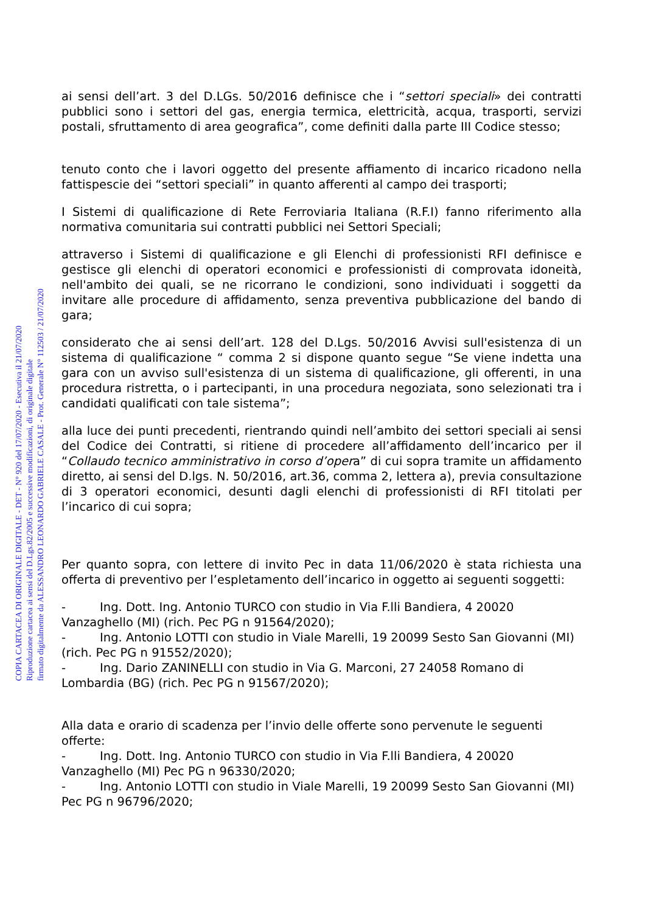COPIA CARTACEA DI ORIGINALE DIGITALE - DET - N° 920 del 17/07/2020 - Esecutiva il 21/07/2020
Riproduzione cartacea ai sensi del D.Lgs.82/2005 e successive modificazioni, di originale digitale
firmato digitalmente da ALESSANDRO LEONARDO GABRIELE CASALE - Prot. Generale N° 112503 / 21/07/2020
ai sensi dell’art. 3 del D.LGs. 50/2016 definisce che i “settori speciali» dei contratti pubblici sono i settori del gas, energia termica, elettricità, acqua, trasporti, servizi postali, sfruttamento di area geografica”, come definiti dalla parte III Codice stesso;
tenuto conto che i lavori oggetto del presente affiamento di incarico ricadono nella fattispescie dei “settori speciali” in quanto afferenti al campo dei trasporti;
I Sistemi di qualificazione di Rete Ferroviaria Italiana (R.F.I) fanno riferimento alla normativa comunitaria sui contratti pubblici nei Settori Speciali;
attraverso i Sistemi di qualificazione e gli Elenchi di professionisti RFI definisce e gestisce gli elenchi di operatori economici e professionisti di comprovata idoneità, nell'ambito dei quali, se ne ricorrano le condizioni, sono individuati i soggetti da invitare alle procedure di affidamento, senza preventiva pubblicazione del bando di gara;
considerato che ai sensi dell’art. 128 del D.Lgs. 50/2016 Avvisi sull'esistenza di un sistema di qualificazione “ comma 2 si dispone quanto segue “Se viene indetta una gara con un avviso sull'esistenza di un sistema di qualificazione, gli offerenti, in una procedura ristretta, o i partecipanti, in una procedura negoziata, sono selezionati tra i candidati qualificati con tale sistema”;
alla luce dei punti precedenti, rientrando quindi nell’ambito dei settori speciali ai sensi del Codice dei Contratti, si ritiene di procedere all’affidamento dell’incarico per il “Collaudo tecnico amministrativo in corso d’opera” di cui sopra tramite un affidamento diretto, ai sensi del D.lgs. N. 50/2016, art.36, comma 2, lettera a), previa consultazione di 3 operatori economici, desunti dagli elenchi di professionisti di RFI titolati per l’incarico di cui sopra;
Per quanto sopra, con lettere di invito Pec in data 11/06/2020 è stata richiesta una offerta di preventivo per l’espletamento dell’incarico in oggetto ai seguenti soggetti:
- Ing. Dott. Ing. Antonio TURCO con studio in Via F.lli Bandiera, 4 20020 Vanzaghello (MI) (rich. Pec PG n 91564/2020);
- Ing. Antonio LOTTI con studio in Viale Marelli, 19 20099 Sesto San Giovanni (MI) (rich. Pec PG n 91552/2020);
- Ing. Dario ZANINELLI con studio in Via G. Marconi, 27 24058 Romano di Lombardia (BG) (rich. Pec PG n 91567/2020);
Alla data e orario di scadenza per l’invio delle offerte sono pervenute le seguenti offerte:
- Ing. Dott. Ing. Antonio TURCO con studio in Via F.lli Bandiera, 4 20020 Vanzaghello (MI) Pec PG n 96330/2020;
- Ing. Antonio LOTTI con studio in Viale Marelli, 19 20099 Sesto San Giovanni (MI) Pec PG n 96796/2020;